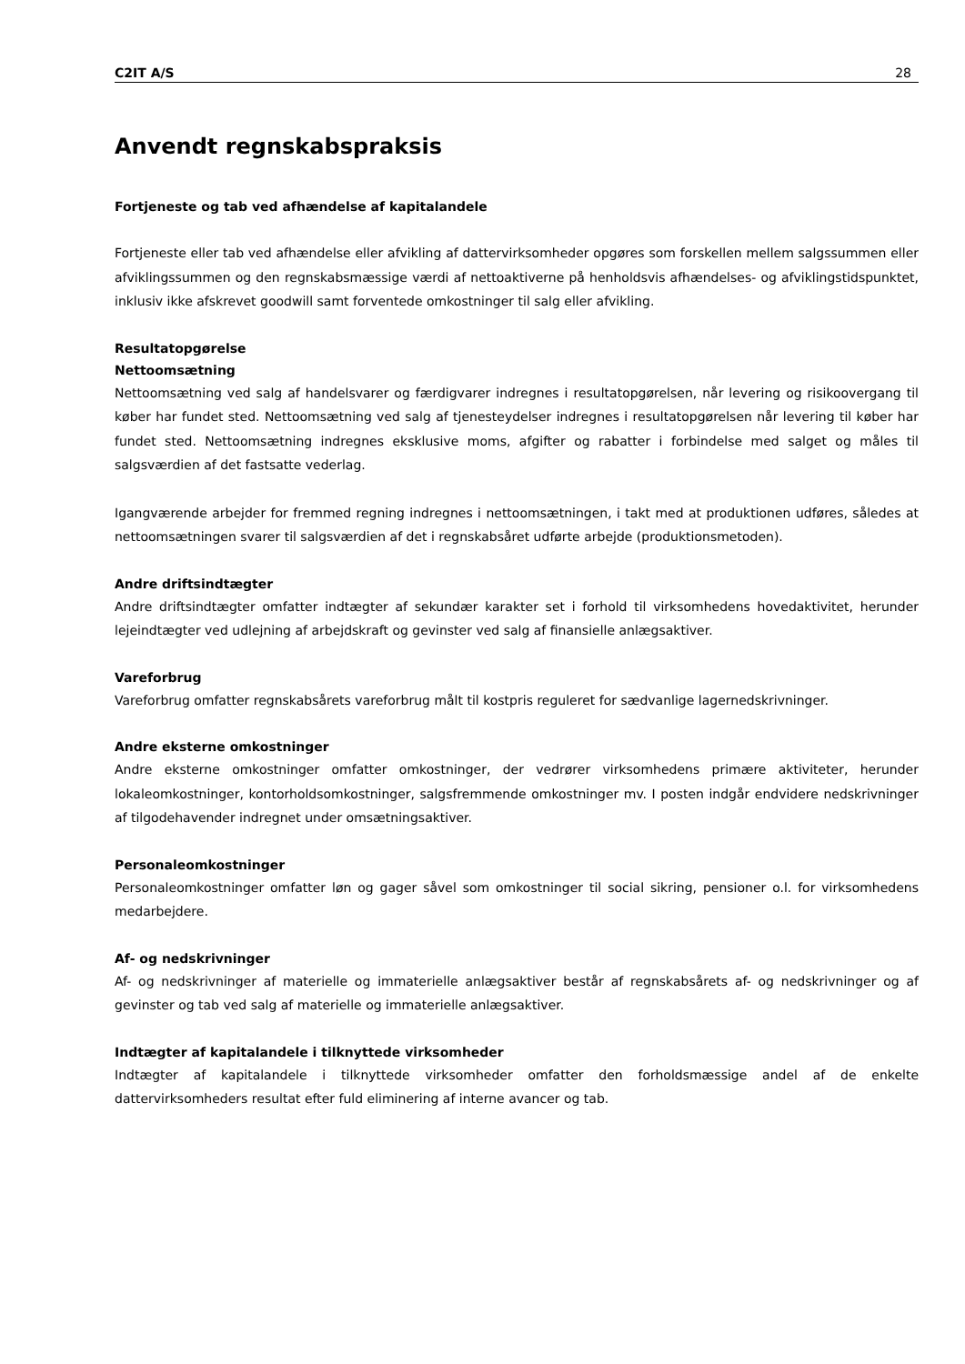C2IT A/S 28
Anvendt regnskabspraksis
Fortjeneste og tab ved afhændelse af kapitalandele
Fortjeneste eller tab ved afhændelse eller afvikling af dattervirksomheder opgøres som forskellen mellem salgssummen eller afviklingssummen og den regnskabsmæssige værdi af nettoaktiverne på henholdsvis afhændelses- og afviklingstidspunktet, inklusiv ikke afskrevet goodwill samt forventede omkostninger til salg eller afvikling.
Resultatopgørelse
Nettoomsætning
Nettoomsætning ved salg af handelsvarer og færdigvarer indregnes i resultatopgørelsen, når levering og risikoovergang til køber har fundet sted. Nettoomsætning ved salg af tjenesteydelser indregnes i resultatopgørelsen når levering til køber har fundet sted. Nettoomsætning indregnes eksklusive moms, afgifter og rabatter i forbindelse med salget og måles til salgsværdien af det fastsatte vederlag.
Igangværende arbejder for fremmed regning indregnes i nettoomsætningen, i takt med at produktionen udføres, således at nettoomsætningen svarer til salgsværdien af det i regnskabsåret udførte arbejde (produktionsmetoden).
Andre driftsindtægter
Andre driftsindtægter omfatter indtægter af sekundær karakter set i forhold til virksomhedens hovedaktivitet, herunder lejeindtægter ved udlejning af arbejdskraft og gevinster ved salg af finansielle anlægsaktiver.
Vareforbrug
Vareforbrug omfatter regnskabsårets vareforbrug målt til kostpris reguleret for sædvanlige lagernedskrivninger.
Andre eksterne omkostninger
Andre eksterne omkostninger omfatter omkostninger, der vedrører virksomhedens primære aktiviteter, herunder lokaleomkostninger, kontorholdsomkostninger, salgsfremmende omkostninger mv. I posten indgår endvidere nedskrivninger af tilgodehavender indregnet under omsætningsaktiver.
Personaleomkostninger
Personaleomkostninger omfatter løn og gager såvel som omkostninger til social sikring, pensioner o.l. for virksomhedens medarbejdere.
Af- og nedskrivninger
Af- og nedskrivninger af materielle og immaterielle anlægsaktiver består af regnskabsårets af- og nedskrivninger og af gevinster og tab ved salg af materielle og immaterielle anlægsaktiver.
Indtægter af kapitalandele i tilknyttede virksomheder
Indtægter af kapitalandele i tilknyttede virksomheder omfatter den forholdsmæssige andel af de enkelte dattervirksomheders resultat efter fuld eliminering af interne avancer og tab.